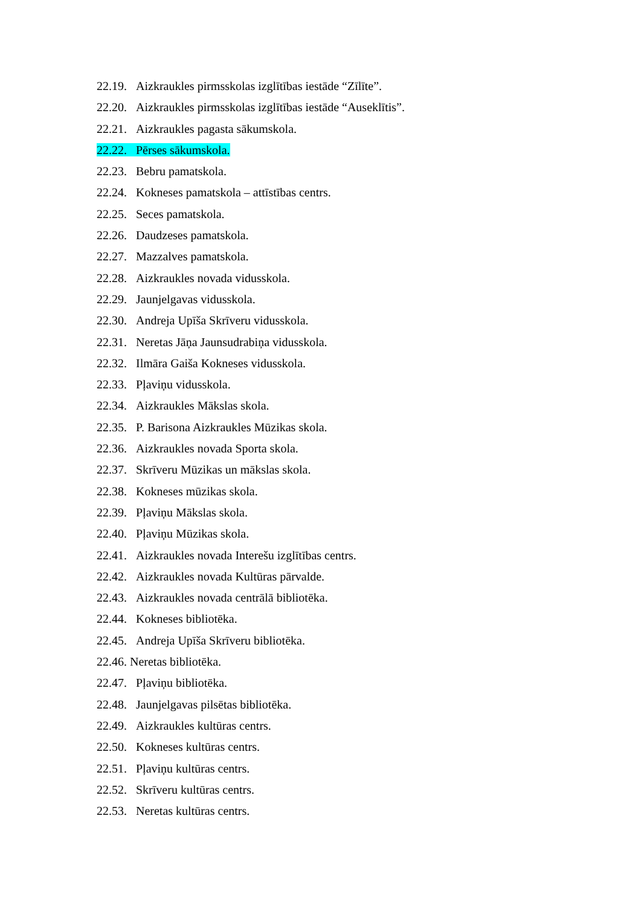22.19. Aizkraukles pirmsskolas izglītības iestāde “Zīlīte”.
22.20. Aizkraukles pirmsskolas izglītības iestāde “Auseklītis”.
22.21. Aizkraukles pagasta sākumskola.
22.22. Pērses sākumskola.
22.23. Bebru pamatskola.
22.24. Kokneses pamatskola – attīstības centrs.
22.25. Seces pamatskola.
22.26. Daudzeses pamatskola.
22.27. Mazzalves pamatskola.
22.28. Aizkraukles novada vidusskola.
22.29. Jaunjelgavas vidusskola.
22.30. Andreja Upīša Skrīveru vidusskola.
22.31. Neretas Jāņa Jaunsudrabiņa vidusskola.
22.32. Ilmāra Gaiša Kokneses vidusskola.
22.33. Pļaviņu vidusskola.
22.34. Aizkraukles Mākslas skola.
22.35. P. Barisona Aizkraukles Mūzikas skola.
22.36. Aizkraukles novada Sporta skola.
22.37. Skrīveru Mūzikas un mākslas skola.
22.38. Kokneses mūzikas skola.
22.39. Pļaviņu Mākslas skola.
22.40. Pļaviņu Mūzikas skola.
22.41. Aizkraukles novada Interešu izglītības centrs.
22.42. Aizkraukles novada Kultūras pārvalde.
22.43. Aizkraukles novada centrālā bibliotēka.
22.44. Kokneses bibliotēka.
22.45. Andreja Upīša Skrīveru bibliotēka.
22.46. Neretas bibliotēka.
22.47. Pļaviņu bibliotēka.
22.48. Jaunjelgavas pilsētas bibliotēka.
22.49. Aizkraukles kultūras centrs.
22.50. Kokneses kultūras centrs.
22.51. Pļaviņu kultūras centrs.
22.52. Skrīveru kultūras centrs.
22.53. Neretas kultūras centrs.